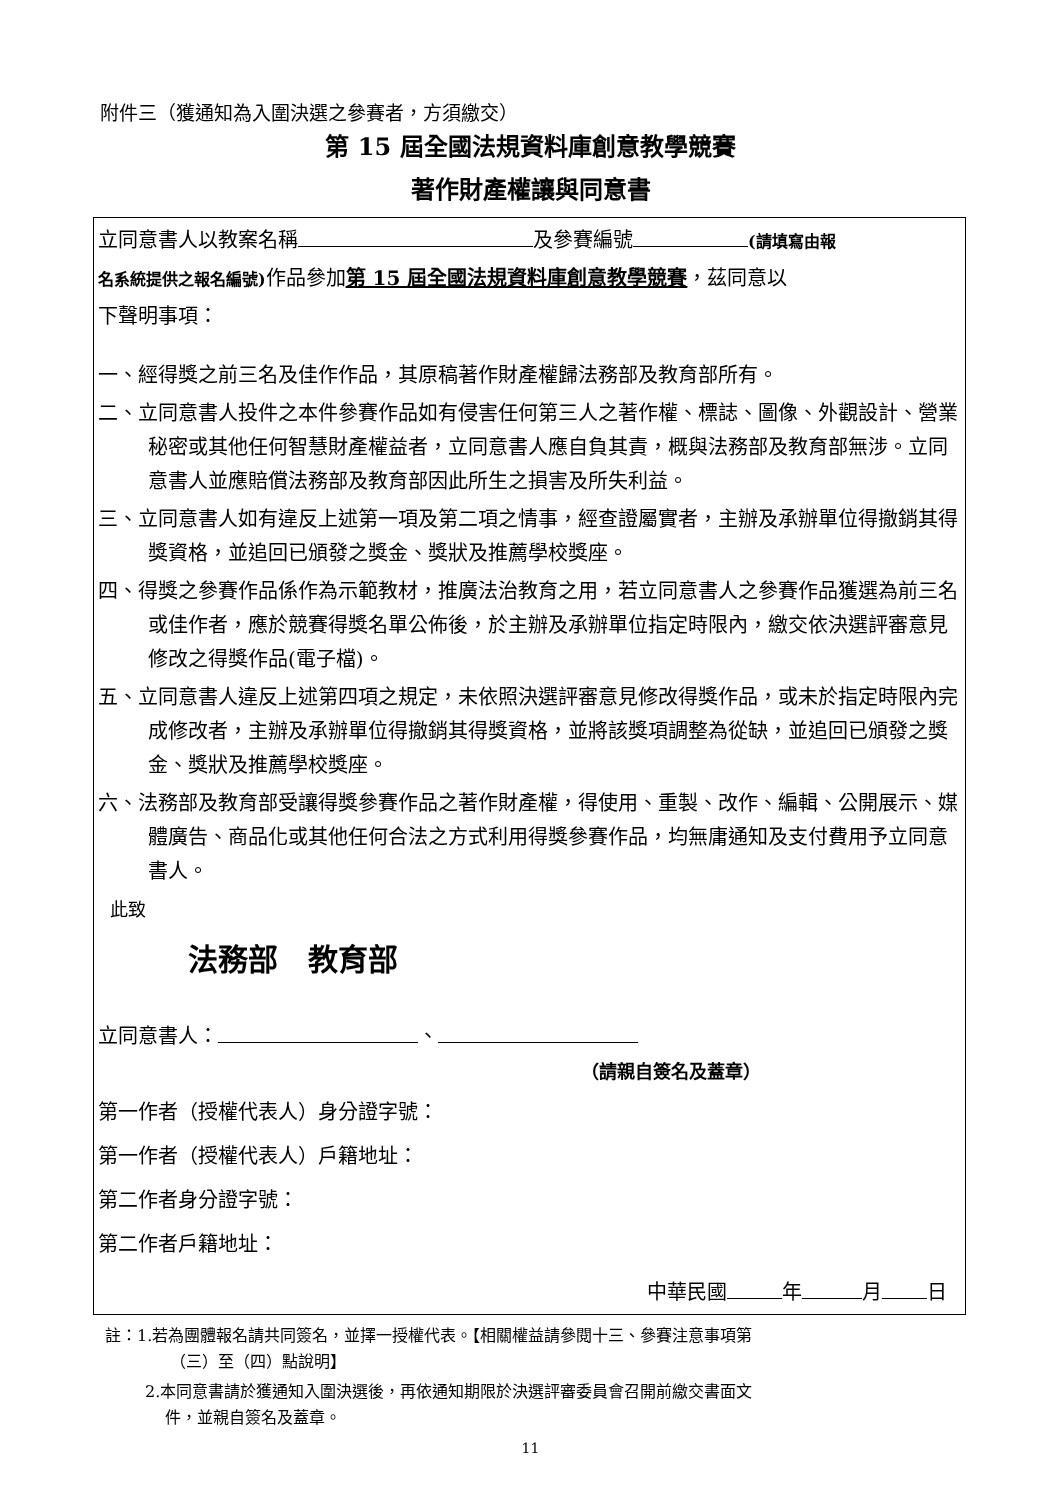附件三（獲通知為入圍決選之參賽者，方須繳交）
第 15 屆全國法規資料庫創意教學競賽
著作財產權讓與同意書
立同意書人以教案名稱 及參賽編號 (請填寫由報
名系統提供之報名編號) 作品參加第 15 屆全國法規資料庫創意教學競賽，茲同意以
下聲明事項：
一、經得獎之前三名及佳作作品，其原稿著作財產權歸法務部及教育部所有。
二、立同意書人投件之本件參賽作品如有侵害任何第三人之著作權、標誌、圖像、外觀設計、營業秘密或其他任何智慧財產權益者，立同意書人應自負其責，概與法務部及教育部無涉。立同意書人並應賠償法務部及教育部因此所生之損害及所失利益。
三、立同意書人如有違反上述第一項及第二項之情事，經查證屬實者，主辦及承辦單位得撤銷其得獎資格，並追回已頒發之獎金、獎狀及推薦學校獎座。
四、得獎之參賽作品係作為示範教材，推廣法治教育之用，若立同意書人之參賽作品獲選為前三名或佳作者，應於競賽得獎名單公佈後，於主辦及承辦單位指定時限內，繳交依決選評審意見修改之得獎作品(電子檔)。
五、立同意書人違反上述第四項之規定，未依照決選評審意見修改得獎作品，或未於指定時限內完成修改者，主辦及承辦單位得撤銷其得獎資格，並將該獎項調整為從缺，並追回已頒發之獎金、獎狀及推薦學校獎座。
六、法務部及教育部受讓得獎參賽作品之著作財產權，得使用、重製、改作、編輯、公開展示、媒體廣告、商品化或其他任何合法之方式利用得獎參賽作品，均無庸通知及支付費用予立同意書人。
此致
法務部　教育部
立同意書人： 、
（請親自簽名及蓋章）
第一作者（授權代表人）身分證字號：
第一作者（授權代表人）戶籍地址：
第二作者身分證字號：
第二作者戶籍地址：
中華民國 年 月 日
註：1.若為團體報名請共同簽名，並擇一授權代表。【相關權益請參閱十三、參賽注意事項第
（三）至（四）點說明】
2.本同意書請於獲通知入圍決選後，再依通知期限於決選評審委員會召開前繳交書面文
件，並親自簽名及蓋章。
11